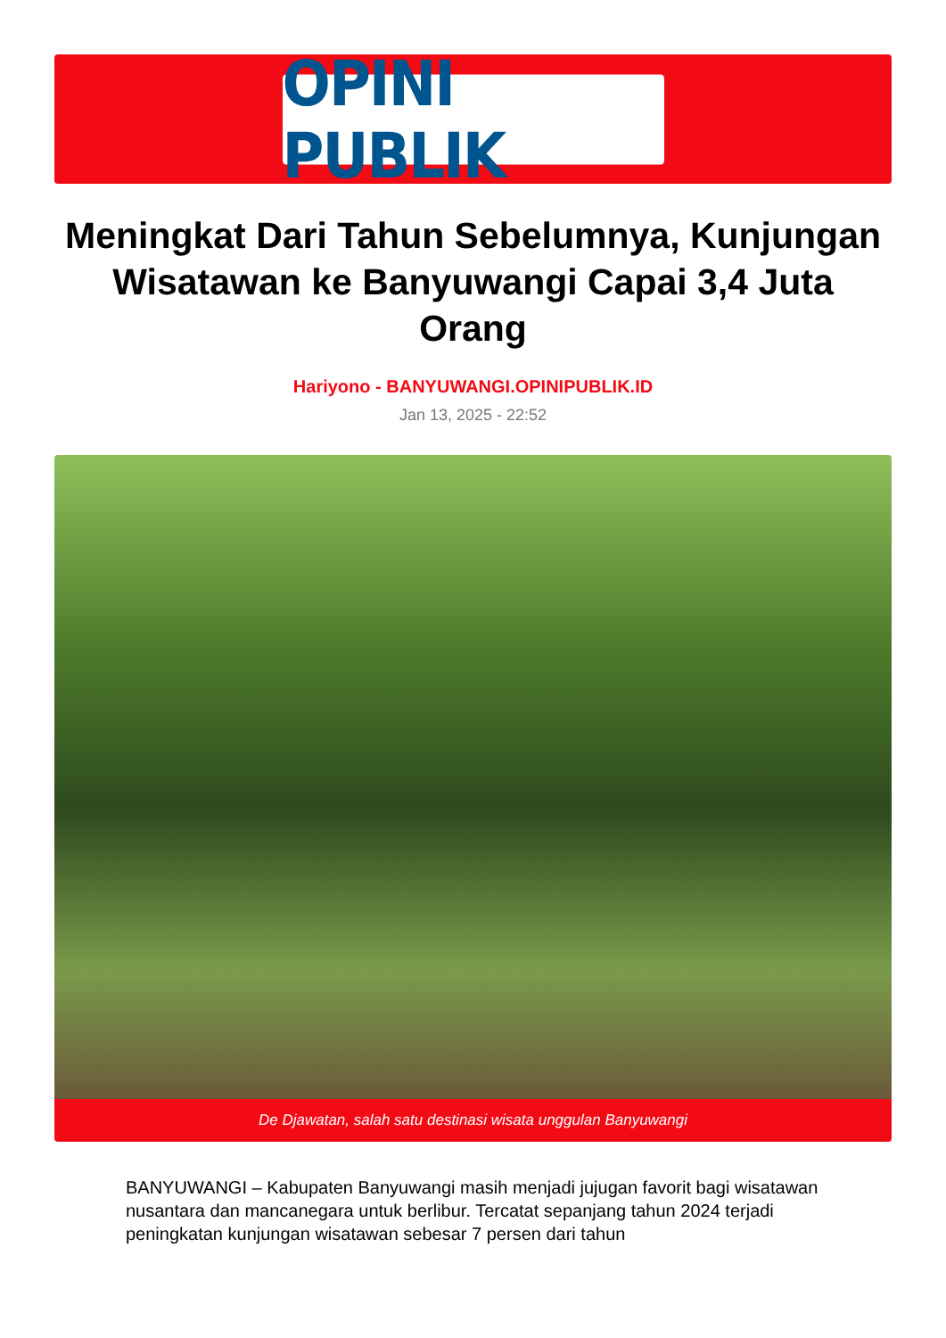OPINI PUBLIK
Meningkat Dari Tahun Sebelumnya, Kunjungan Wisatawan ke Banyuwangi Capai 3,4 Juta Orang
Hariyono - BANYUWANGI.OPINIPUBLIK.ID
Jan 13, 2025 - 22:52
De Djawatan, salah satu destinasi wisata unggulan Banyuwangi
BANYUWANGI – Kabupaten Banyuwangi masih menjadi jujugan favorit bagi wisatawan nusantara dan mancanegara untuk berlibur. Tercatat sepanjang tahun 2024 terjadi peningkatan kunjungan wisatawan sebesar 7 persen dari tahun